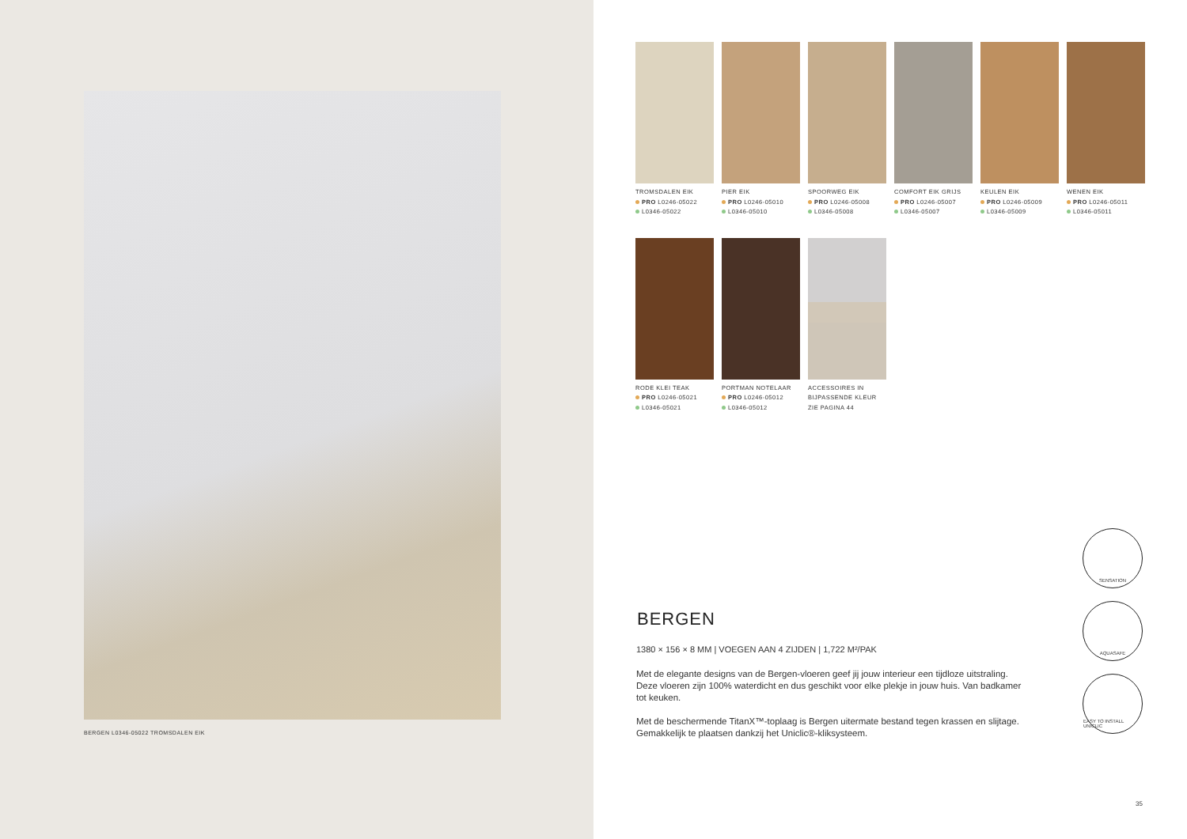BERGEN L0346-05022 TROMSDALEN EIK
TROMSDALEN EIK
PRO L0246-05022
L0346-05022
PIER EIK
PRO L0246-05010
L0346-05010
SPOORWEG EIK
PRO L0246-05008
L0346-05008
COMFORT EIK GRIJS
PRO L0246-05007
L0346-05007
KEULEN EIK
PRO L0246-05009
L0346-05009
WENEN EIK
PRO L0246-05011
L0346-05011
RODE KLEI TEAK
PRO L0246-05021
L0346-05021
PORTMAN NOTELAAR
PRO L0246-05012
L0346-05012
ACCESSOIRES IN
BIJPASSENDE KLEUR
ZIE PAGINA 44
BERGEN
1380 × 156 × 8 MM | VOEGEN AAN 4 ZIJDEN | 1,722 M²/PAK
Met de elegante designs van de Bergen-vloeren geef jij jouw interieur een tijdloze uitstraling. Deze vloeren zijn 100% waterdicht en dus geschikt voor elke plekje in jouw huis. Van badkamer tot keuken.
Met de beschermende TitanX™-toplaag is Bergen uitermate bestand tegen krassen en slijtage. Gemakkelijk te plaatsen dankzij het Uniclic®-kliksysteem.
SENSATION
AQUASAFE
EASY TO INSTALL UNICLIC
35